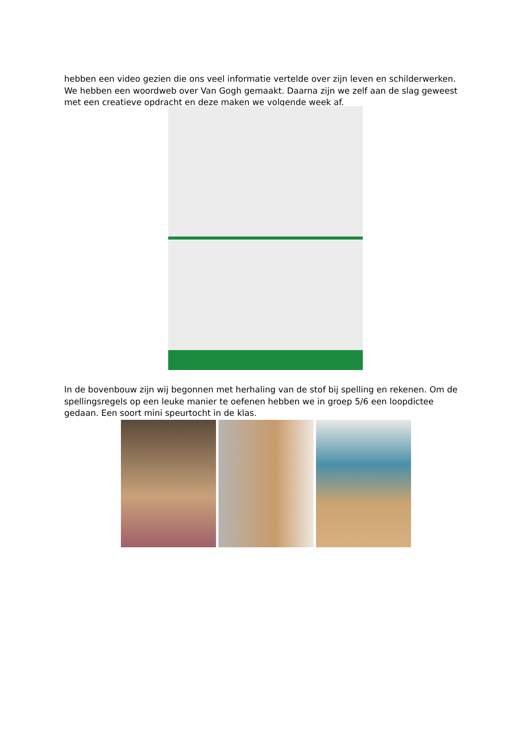hebben een video gezien die ons veel informatie vertelde over zijn leven en schilderwerken. We hebben een woordweb over Van Gogh gemaakt. Daarna zijn we zelf aan de slag geweest met een creatieve opdracht en deze maken we volgende week af.
In de bovenbouw zijn wij begonnen met herhaling van de stof bij spelling en rekenen. Om de spellingsregels op een leuke manier te oefenen hebben we in groep 5/6 een loopdictee gedaan. Een soort mini speurtocht in de klas.